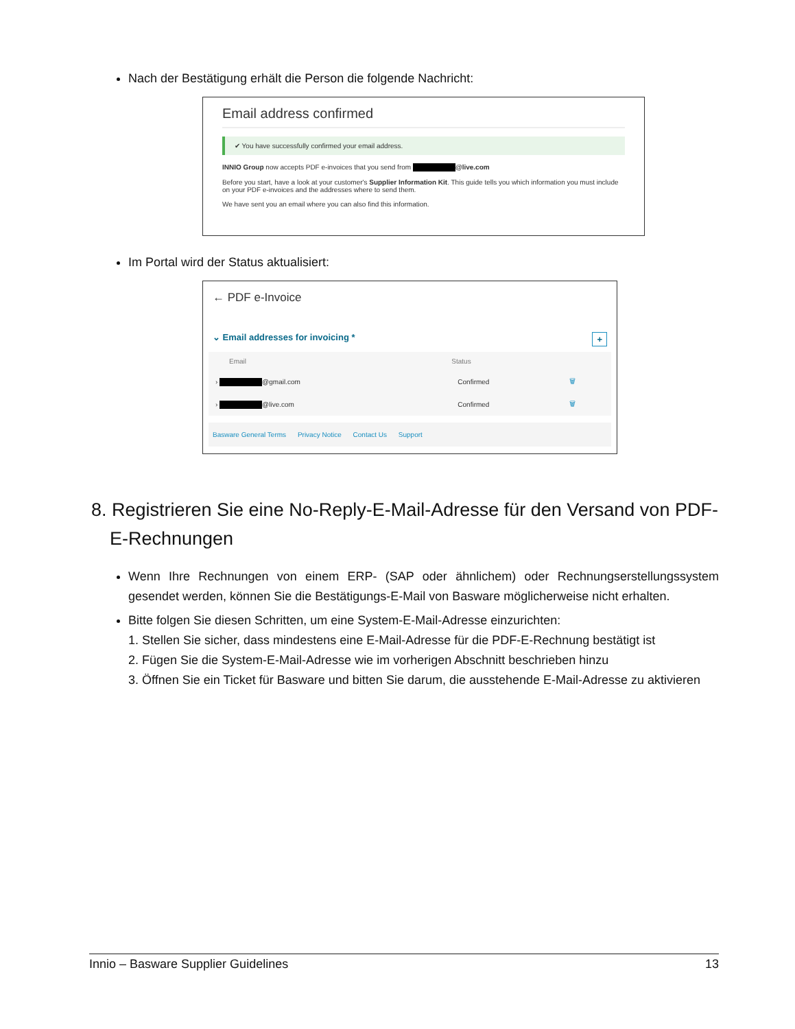Nach der Bestätigung erhält die Person die folgende Nachricht:
Email address confirmed
✔ You have successfully confirmed your email address.
INNIO Group now accepts PDF e-invoices that you send from @live.com
Before you start, have a look at your customer's Supplier Information Kit. This guide tells you which information you must include on your PDF e-invoices and the addresses where to send them.
We have sent you an email where you can also find this information.
Im Portal wird der Status aktualisiert:
← PDF e-Invoice
⌄ Email addresses for invoicing * +
| Email | Status | |
| --- | --- | --- |
| › @gmail.com | Confirmed | 🗑 |
| › @live.com | Confirmed | 🗑 |
Basware General Terms Privacy Notice Contact Us Support
8. Registrieren Sie eine No-Reply-E-Mail-Adresse für den Versand von PDF-E-Rechnungen
Wenn Ihre Rechnungen von einem ERP- (SAP oder ähnlichem) oder Rechnungserstellungssystem gesendet werden, können Sie die Bestätigungs-E-Mail von Basware möglicherweise nicht erhalten.
Bitte folgen Sie diesen Schritten, um eine System-E-Mail-Adresse einzurichten:
1. Stellen Sie sicher, dass mindestens eine E-Mail-Adresse für die PDF-E-Rechnung bestätigt ist
2. Fügen Sie die System-E-Mail-Adresse wie im vorherigen Abschnitt beschrieben hinzu
3. Öffnen Sie ein Ticket für Basware und bitten Sie darum, die ausstehende E-Mail-Adresse zu aktivieren
Innio – Basware Supplier Guidelines 13